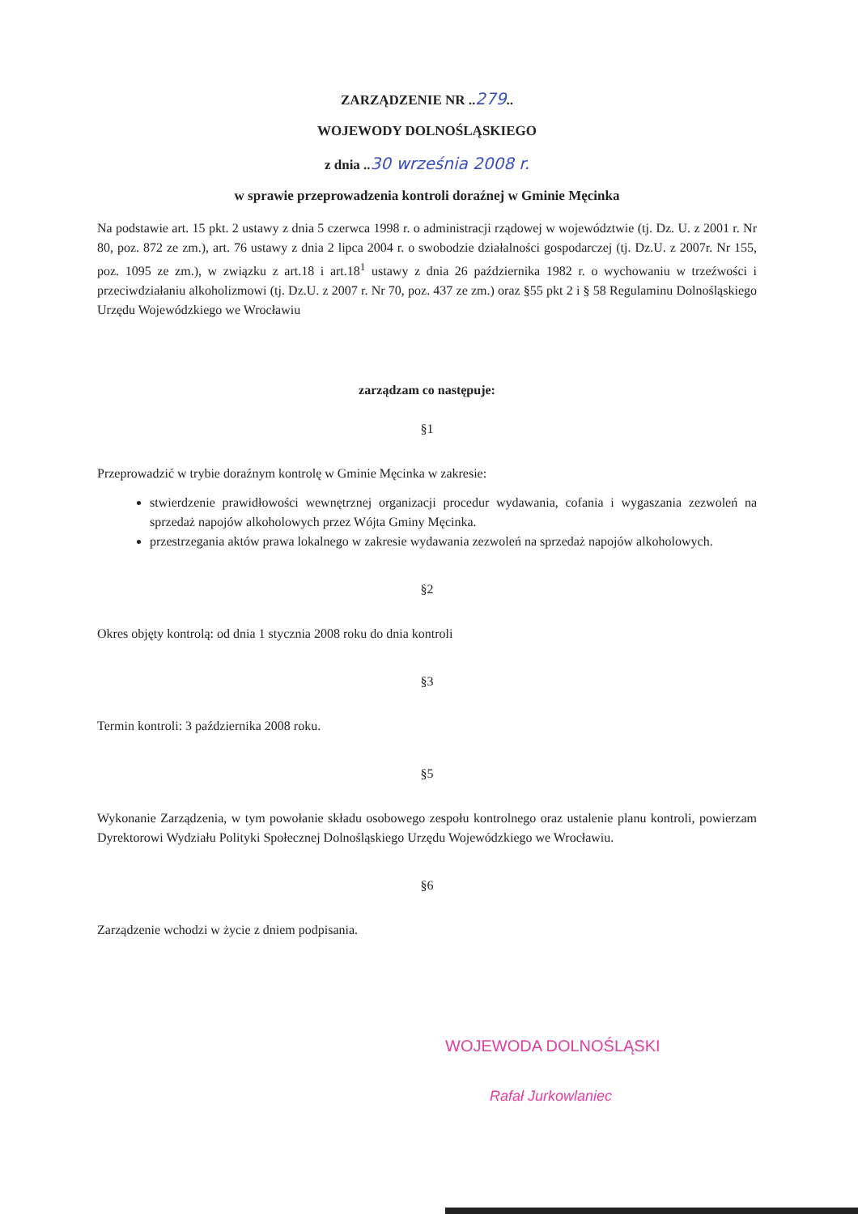ZARZĄDZENIE NR ..279..
WOJEWODY DOLNOŚLĄSKIEGO
z dnia ..30 września 2008 r.
w sprawie przeprowadzenia kontroli doraźnej w Gminie Męcinka
Na podstawie art. 15 pkt. 2 ustawy z dnia 5 czerwca 1998 r. o administracji rządowej w województwie (tj. Dz. U. z 2001 r. Nr 80, poz. 872 ze zm.), art. 76 ustawy z dnia 2 lipca 2004 r. o swobodzie działalności gospodarczej (tj. Dz.U. z 2007r. Nr 155, poz. 1095 ze zm.), w związku z art.18 i art.18<sup>1</sup> ustawy z dnia 26 października 1982 r. o wychowaniu w trzeźwości i przeciwdziałaniu alkoholizmowi (tj. Dz.U. z 2007 r. Nr 70, poz. 437 ze zm.) oraz §55 pkt 2 i § 58 Regulaminu Dolnośląskiego Urzędu Wojewódzkiego we Wrocławiu
zarządzam co następuje:
§1
Przeprowadzić w trybie doraźnym kontrolę w Gminie Męcinka w zakresie:
stwierdzenie prawidłowości wewnętrznej organizacji procedur wydawania, cofania i wygaszania zezwoleń na sprzedaż napojów alkoholowych przez Wójta Gminy Męcinka.
przestrzegania aktów prawa lokalnego w zakresie wydawania zezwoleń na sprzedaż napojów alkoholowych.
§2
Okres objęty kontrolą: od dnia 1 stycznia 2008 roku do dnia kontroli
§3
Termin kontroli: 3 października 2008 roku.
§5
Wykonanie Zarządzenia, w tym powołanie składu osobowego zespołu kontrolnego oraz ustalenie planu kontroli, powierzam Dyrektorowi Wydziału Polityki Społecznej Dolnośląskiego Urzędu Wojewódzkiego we Wrocławiu.
§6
Zarządzenie wchodzi w życie z dniem podpisania.
WOJEWODA DOLNOŚLĄSKI
Rafał Jurkowlaniec